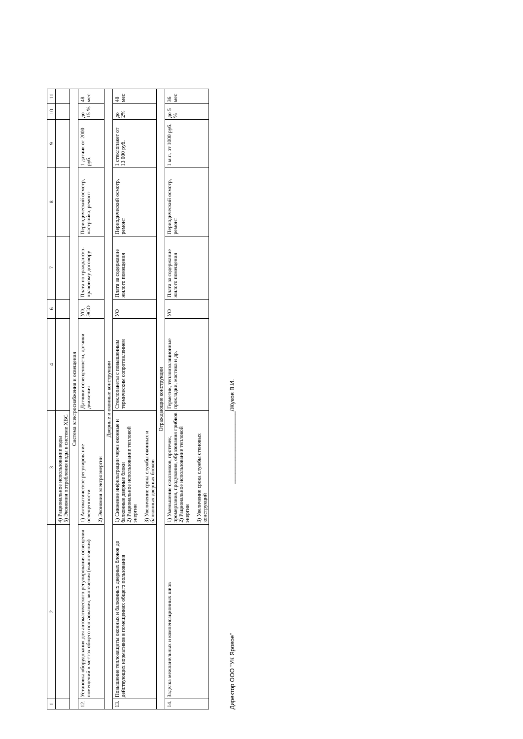| 1 | 2 | 3 | 4 | 6 | 7 | 8 | 9 | 10 | 11 |
| --- | --- | --- | --- | --- | --- | --- | --- | --- | --- |
| | | 4) Рациональное использование воды 5) Экономия потребления воды в системе ХВС | | | | | | | |
| Система электроснабжения и освещения | | | | | | | | | |
| 12. | Установка оборудования для автоматического регулирования освещения помещений в местах общего пользования, включения (выключения) | 1) Автоматическое регулирование освещенности 2) Экономия электроэнергии | Датчики освещенности, датчики движения | УО, ЭСО | Плата по гражданско-правовому договору | Периодический осмотр, настройка, ремонт | 1 датчик от 2000 руб. | до 15 % | 48 мес |
| Дверные и оконные конструкции | | | | | | | | | |
| 13. | Повышение теплозащиты оконных и балконных дверных блоков до действующих нормативов в помещениях общего пользования | 1) Снижение инфильтрации через оконные и балконные дверные блоки 2) Рациональное использование тепловой энергии 3) Увеличение срока службы оконных и балконных дверных блоков | Стеклопакеты с повышенным термическим сопротивлением | УО | Плата за содержание жилого помещения | Периодический осмотр, ремонт | 1 стеклопакет от 13 000 руб. | до 2% | 48 мес |
| Ограждающие конструкции | | | | | | | | | |
| 14. | Заделка межпанельных и компенсационных швов | 1) Уменьшение сквозняков, протечек, промерзания, продувания, образования грибков 2) Рациональное использование тепловой энергии 3) Увеличение срока службы стеновых конструкций | Герметик, теплоизоляционные прокладки, мастика и др. | УО | Плата за содержание жилого помещения | Периодический осмотр, ремонт | 1 м.п. от 1000 руб. | до 5 % | 36 мес |
Директор ООО "УК Яровое" ______________________/Жуков В.И.